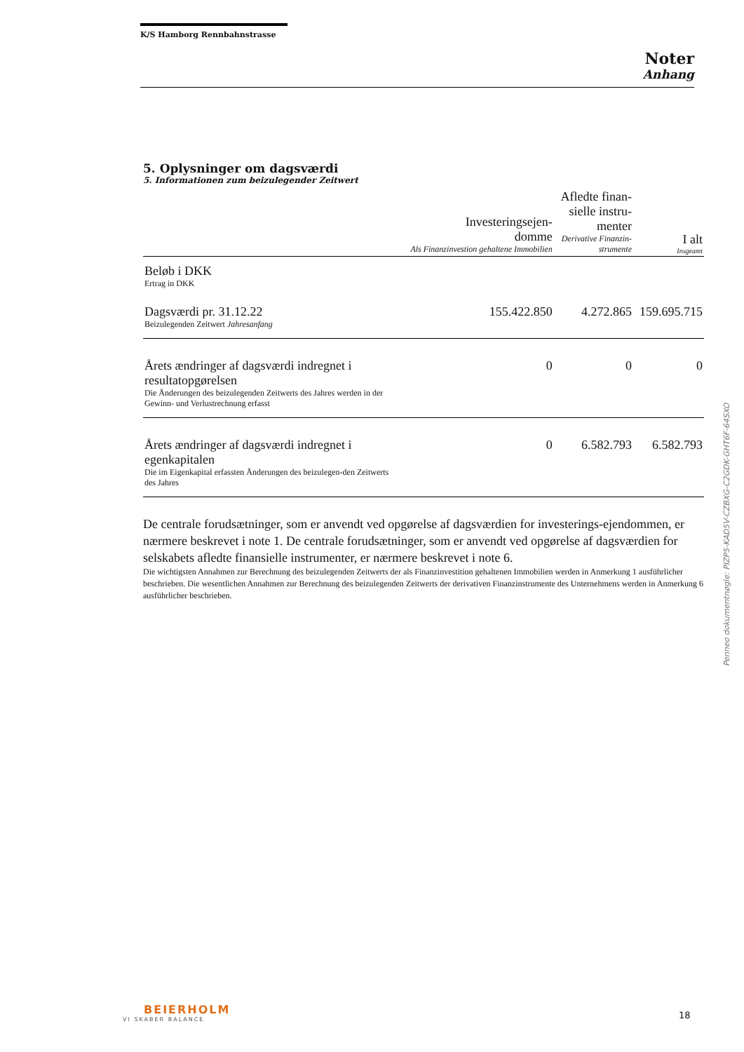K/S Hamborg Rennbahnstrasse
Noter
Anhang
5. Oplysninger om dagsværdi
5. Informationen zum beizulegender Zeitwert
| | Investeringsejen- domme Als Finanzinvestion gehaltene Immobilien | Afledte finan- sielle instru- menter Derivative Finanzin- strumente | I alt Insgeamt |
| --- | --- | --- | --- |
| Beløb i DKK Ertrag in DKK | | | |
| Dagsværdi pr. 31.12.22 Beizulegenden Zeitwert Jahresanfang | 155.422.850 | 4.272.865 | 159.695.715 |
| Årets ændringer af dagsværdi indregnet i resultatopgørelsen Die Änderungen des beizulegenden Zeitwerts des Jahres werden in der Gewinn- und Verlustrechnung erfasst | 0 | 0 | 0 |
| Årets ændringer af dagsværdi indregnet i egenkapitalen Die im Eigenkapital erfassten Änderungen des beizulegen-den Zeitwerts des Jahres | 0 | 6.582.793 | 6.582.793 |
De centrale forudsætninger, som er anvendt ved opgørelse af dagsværdien for investerings-ejendommen, er nærmere beskrevet i note 1. De centrale forudsætninger, som er anvendt ved opgørelse af dagsværdien for selskabets afledte finansielle instrumenter, er nærmere beskrevet i note 6.
Die wichtigsten Annahmen zur Berechnung des beizulegenden Zeitwerts der als Finanzinvestition gehaltenen Immobilien werden in Anmerkung 1 ausführlicher beschrieben. Die wesentlichen Annahmen zur Berechnung des beizulegenden Zeitwerts der derivativen Finanzinstrumente des Unternehmens werden in Anmerkung 6 ausführlicher beschrieben.
Penneo dokumentnøgle: PIZP5-KAD5V-CZBXG-C2GDK-GHT6F-64SXO
BEIERHOLM
VI SKABER BALANCE
18